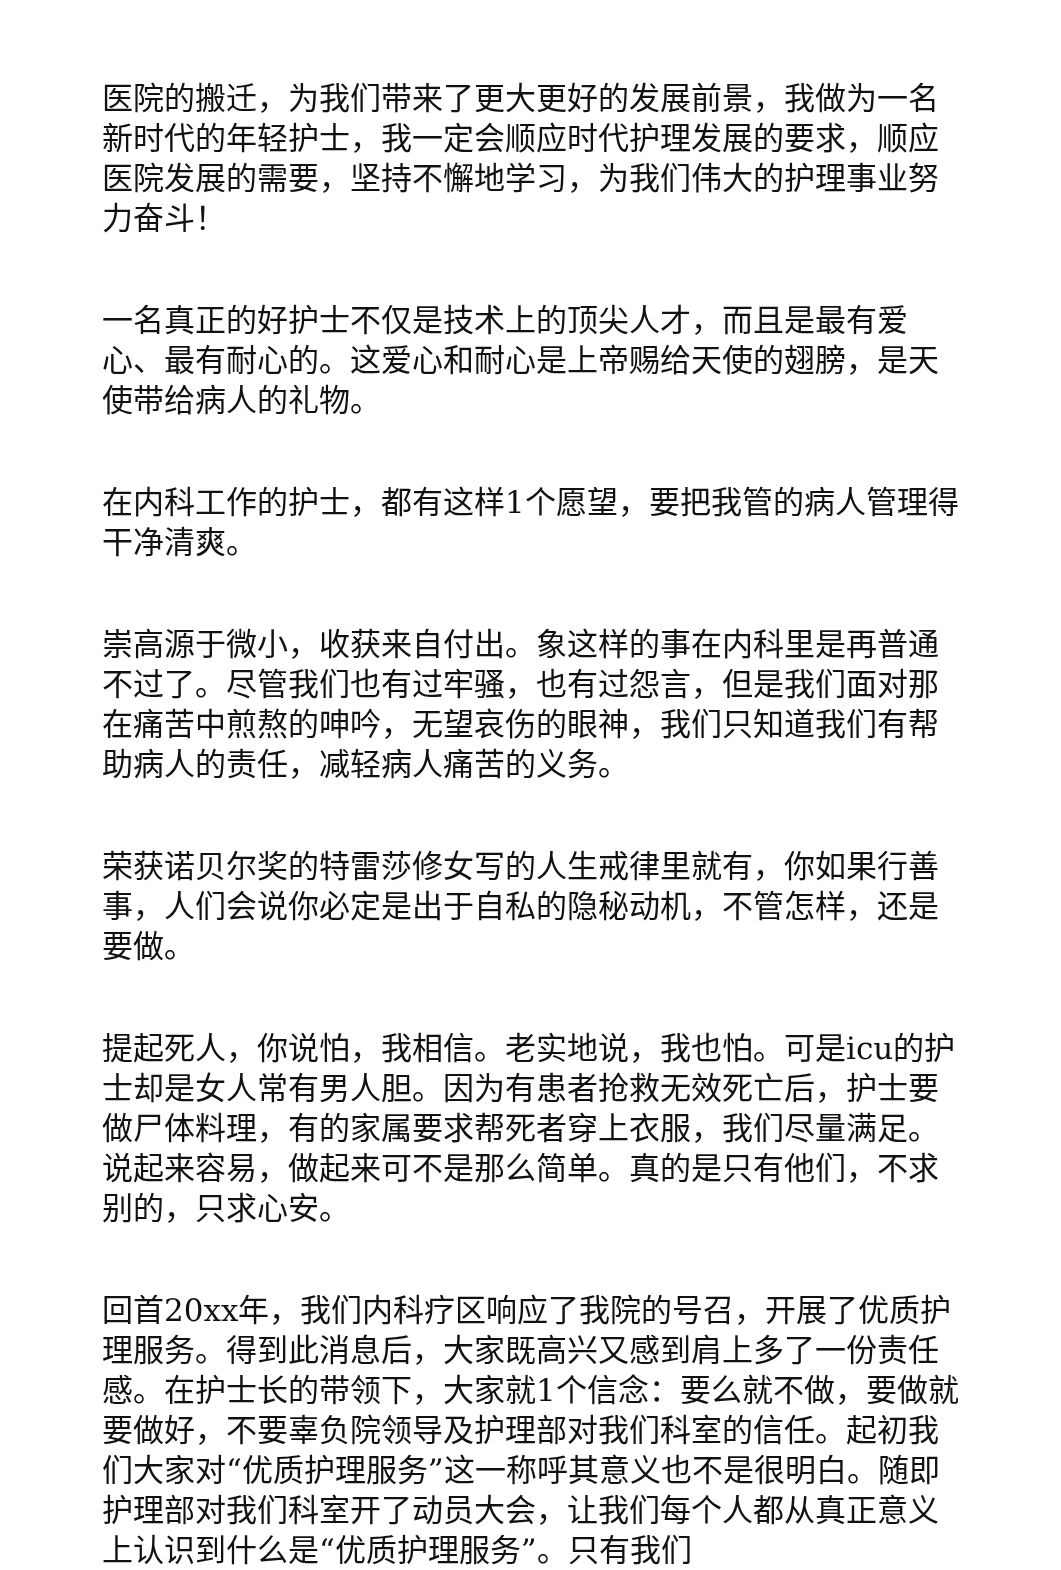医院的搬迁，为我们带来了更大更好的发展前景，我做为一名新时代的年轻护士，我一定会顺应时代护理发展的要求，顺应医院发展的需要，坚持不懈地学习，为我们伟大的护理事业努力奋斗！
一名真正的好护士不仅是技术上的顶尖人才，而且是最有爱心、最有耐心的。这爱心和耐心是上帝赐给天使的翅膀，是天使带给病人的礼物。
在内科工作的护士，都有这样1个愿望，要把我管的病人管理得干净清爽。
崇高源于微小，收获来自付出。象这样的事在内科里是再普通不过了。尽管我们也有过牢骚，也有过怨言，但是我们面对那在痛苦中煎熬的呻吟，无望哀伤的眼神，我们只知道我们有帮助病人的责任，减轻病人痛苦的义务。
荣获诺贝尔奖的特雷莎修女写的人生戒律里就有，你如果行善事，人们会说你必定是出于自私的隐秘动机，不管怎样，还是要做。
提起死人，你说怕，我相信。老实地说，我也怕。可是icu的护士却是女人常有男人胆。因为有患者抢救无效死亡后，护士要做尸体料理，有的家属要求帮死者穿上衣服，我们尽量满足。说起来容易，做起来可不是那么简单。真的是只有他们，不求别的，只求心安。
回首20xx年，我们内科疗区响应了我院的号召，开展了优质护理服务。得到此消息后，大家既高兴又感到肩上多了一份责任感。在护士长的带领下，大家就1个信念：要么就不做，要做就要做好，不要辜负院领导及护理部对我们科室的信任。起初我们大家对“优质护理服务”这一称呼其意义也不是很明白。随即护理部对我们科室开了动员大会，让我们每个人都从真正意义上认识到什么是“优质护理服务”。只有我们